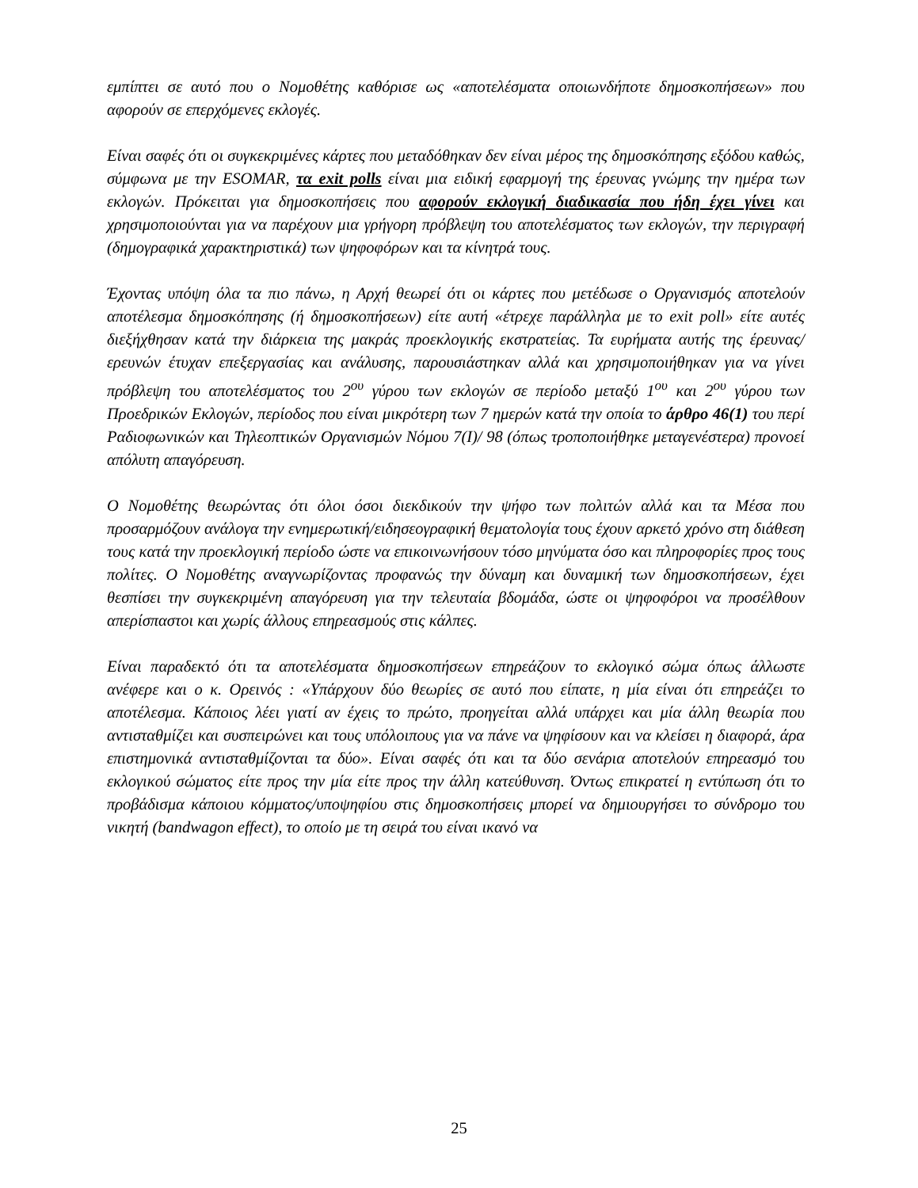εμπίπτει σε αυτό που ο Νομοθέτης καθόρισε ως «αποτελέσματα οποιωνδήποτε δημοσκοπήσεων» που αφορούν σε επερχόμενες εκλογές.
Είναι σαφές ότι οι συγκεκριμένες κάρτες που μεταδόθηκαν δεν είναι μέρος της δημοσκόπησης εξόδου καθώς, σύμφωνα με την ESOMAR, τα exit polls είναι μια ειδική εφαρμογή της έρευνας γνώμης την ημέρα των εκλογών. Πρόκειται για δημοσκοπήσεις που αφορούν εκλογική διαδικασία που ήδη έχει γίνει και χρησιμοποιούνται για να παρέχουν μια γρήγορη πρόβλεψη του αποτελέσματος των εκλογών, την περιγραφή (δημογραφικά χαρακτηριστικά) των ψηφοφόρων και τα κίνητρά τους.
Έχοντας υπόψη όλα τα πιο πάνω, η Αρχή θεωρεί ότι οι κάρτες που μετέδωσε ο Οργανισμός αποτελούν αποτέλεσμα δημοσκόπησης (ή δημοσκοπήσεων) είτε αυτή «έτρεχε παράλληλα με το exit poll» είτε αυτές διεξήχθησαν κατά την διάρκεια της μακράς προεκλογικής εκστρατείας. Τα ευρήματα αυτής της έρευνας/ερευνών έτυχαν επεξεργασίας και ανάλυσης, παρουσιάστηκαν αλλά και χρησιμοποιήθηκαν για να γίνει πρόβλεψη του αποτελέσματος του 2<sup>ου</sup> γύρου των εκλογών σε περίοδο μεταξύ 1<sup>ου</sup> και 2<sup>ου</sup> γύρου των Προεδρικών Εκλογών, περίοδος που είναι μικρότερη των 7 ημερών κατά την οποία το άρθρο 46(1) του περί Ραδιοφωνικών και Τηλεοπτικών Οργανισμών Νόμου 7(Ι)/ 98 (όπως τροποποιήθηκε μεταγενέστερα) προνοεί απόλυτη απαγόρευση.
Ο Νομοθέτης θεωρώντας ότι όλοι όσοι διεκδικούν την ψήφο των πολιτών αλλά και τα Μέσα που προσαρμόζουν ανάλογα την ενημερωτική/ειδησεογραφική θεματολογία τους έχουν αρκετό χρόνο στη διάθεση τους κατά την προεκλογική περίοδο ώστε να επικοινωνήσουν τόσο μηνύματα όσο και πληροφορίες προς τους πολίτες. Ο Νομοθέτης αναγνωρίζοντας προφανώς την δύναμη και δυναμική των δημοσκοπήσεων, έχει θεσπίσει την συγκεκριμένη απαγόρευση για την τελευταία βδομάδα, ώστε οι ψηφοφόροι να προσέλθουν απερίσπαστοι και χωρίς άλλους επηρεασμούς στις κάλπες.
Είναι παραδεκτό ότι τα αποτελέσματα δημοσκοπήσεων επηρεάζουν το εκλογικό σώμα όπως άλλωστε ανέφερε και ο κ. Ορεινός : «Υπάρχουν δύο θεωρίες σε αυτό που είπατε, η μία είναι ότι επηρεάζει το αποτέλεσμα. Κάποιος λέει γιατί αν έχεις το πρώτο, προηγείται αλλά υπάρχει και μία άλλη θεωρία που αντισταθμίζει και συσπειρώνει και τους υπόλοιπους για να πάνε να ψηφίσουν και να κλείσει η διαφορά, άρα επιστημονικά αντισταθμίζονται τα δύο». Είναι σαφές ότι και τα δύο σενάρια αποτελούν επηρεασμό του εκλογικού σώματος είτε προς την μία είτε προς την άλλη κατεύθυνση. Όντως επικρατεί η εντύπωση ότι το προβάδισμα κάποιου κόμματος/υποψηφίου στις δημοσκοπήσεις μπορεί να δημιουργήσει το σύνδρομο του νικητή (bandwagon effect), το οποίο με τη σειρά του είναι ικανό να
25